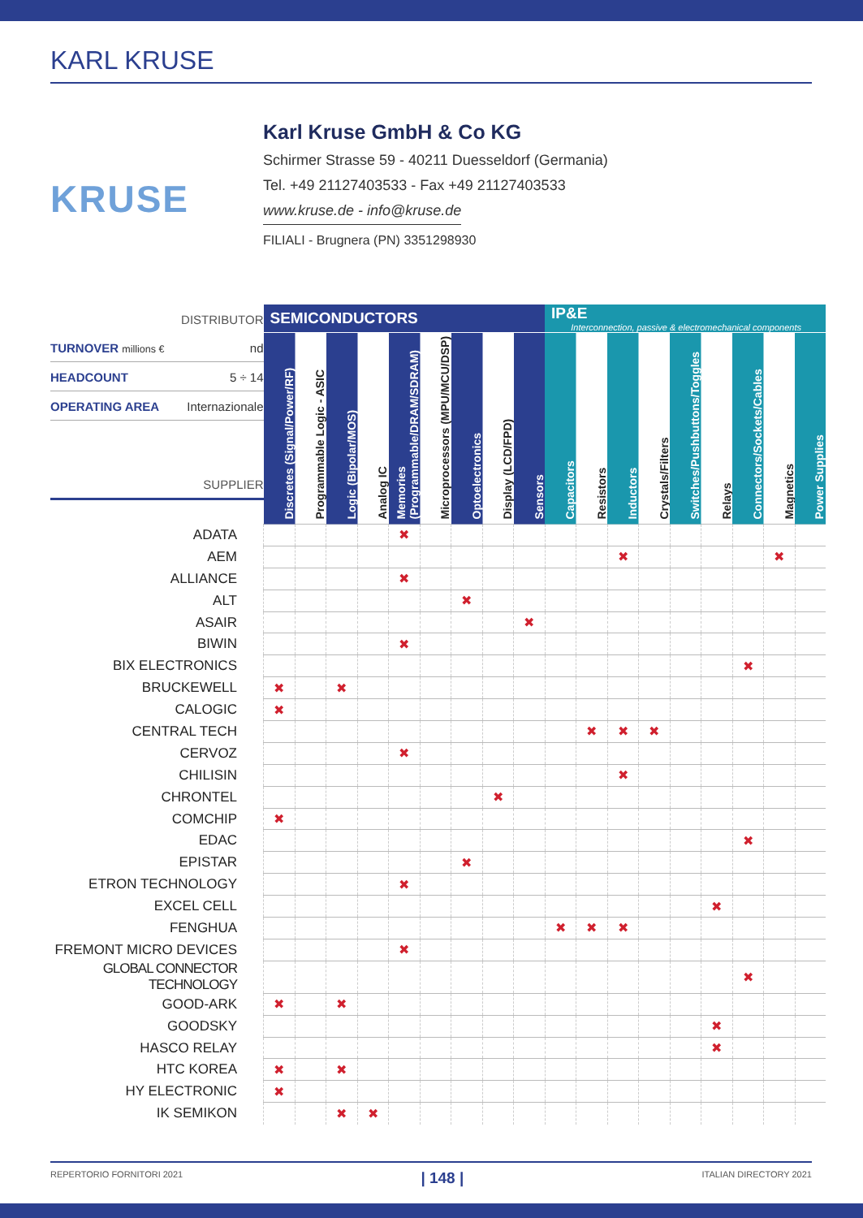KARL KRUSE
KRUSE
Karl Kruse GmbH & Co KG
Schirmer Strasse 59 - 40211 Duesseldorf (Germania)
Tel. +49 21127403533 - Fax +49 21127403533
www.kruse.de - info@kruse.de
FILIALI - Brugnera (PN) 3351298930
| DISTRIBUTOR TURNOVER millions € nd HEADCOUNT 5 ÷ 14 OPERATING AREA Internazionale SUPPLIER | SEMICONDUCTORS | | | | | | | | | IP&E Interconnection, passive & electromechanical components | | | | | | | | |
| | Discretes (Signal/Power/RF) | Programmable Logic - ASIC | Logic (Bipolar/MOS) | Analog IC | Memories (Programmable/DRAM/SDRAM) | Microprocessors (MPU/MCU/DSP) | Optoelectronics | Display (LCD/FPD) | Sensors | Capacitors | Resistors | Inductors | Crystals/Filters | Switches/Pushbuttons/Toggles | Relays | Connectors/Sockets/Cables | Magnetics | Power Supplies |
| ADATA | | | | | ✖ | | | | | | | | | | | | | |
| AEM | | | | | | | | | | | | ✖ | | | | | ✖ | |
| ALLIANCE | | | | | ✖ | | | | | | | | | | | | | |
| ALT | | | | | | | ✖ | | | | | | | | | | | |
| ASAIR | | | | | | | | | ✖ | | | | | | | | | |
| BIWIN | | | | | ✖ | | | | | | | | | | | | | |
| BIX ELECTRONICS | | | | | | | | | | | | | | | | ✖ | | |
| BRUCKEWELL | ✖ | | ✖ | | | | | | | | | | | | | | | |
| CALOGIC | ✖ | | | | | | | | | | | | | | | | | |
| CENTRAL TECH | | | | | | | | | | | ✖ | ✖ | ✖ | | | | | |
| CERVOZ | | | | | ✖ | | | | | | | | | | | | | |
| CHILISIN | | | | | | | | | | | | ✖ | | | | | | |
| CHRONTEL | | | | | | | | ✖ | | | | | | | | | | |
| COMCHIP | ✖ | | | | | | | | | | | | | | | | | |
| EDAC | | | | | | | | | | | | | | | | ✖ | | |
| EPISTAR | | | | | | | ✖ | | | | | | | | | | | |
| ETRON TECHNOLOGY | | | | | ✖ | | | | | | | | | | | | | |
| EXCEL CELL | | | | | | | | | | | | | | | ✖ | | | |
| FENGHUA | | | | | | | | | | ✖ | ✖ | ✖ | | | | | | |
| FREMONT MICRO DEVICES | | | | | ✖ | | | | | | | | | | | | | |
| GLOBAL CONNECTOR TECHNOLOGY | | | | | | | | | | | | | | | | ✖ | | |
| GOOD-ARK | ✖ | | ✖ | | | | | | | | | | | | | | | |
| GOODSKY | | | | | | | | | | | | | | | ✖ | | | |
| HASCO RELAY | | | | | | | | | | | | | | | ✖ | | | |
| HTC KOREA | ✖ | | ✖ | | | | | | | | | | | | | | | |
| HY ELECTRONIC | ✖ | | | | | | | | | | | | | | | | | |
| IK SEMIKON | | | ✖ | ✖ | | | | | | | | | | | | | | |
REPERTORIO FORNITORI 2021 | 148 | ITALIAN DIRECTORY 2021